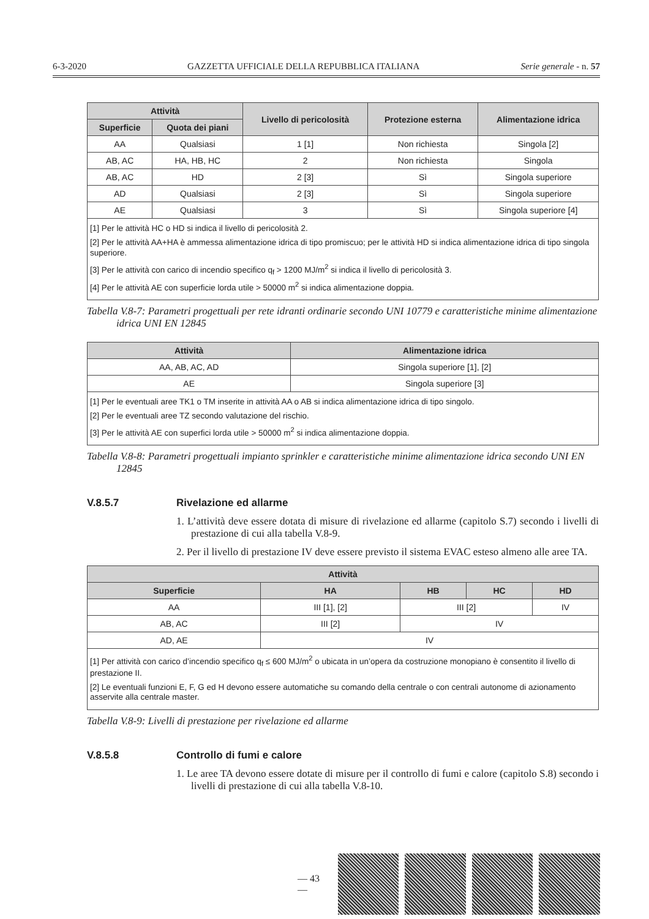6-3-2020 GAZZETTA UFFICIALE DELLA REPUBBLICA ITALIANA Serie generale - n. 57
| Attività | | Livello di pericolosità | Protezione esterna | Alimentazione idrica |
| --- | --- | --- | --- | --- |
| Superficie | Quota dei piani | | | |
| AA | Qualsiasi | 1 [1] | Non richiesta | Singola [2] |
| AB, AC | HA, HB, HC | 2 | Non richiesta | Singola |
| AB, AC | HD | 2 [3] | Sì | Singola superiore |
| AD | Qualsiasi | 2 [3] | Sì | Singola superiore |
| AE | Qualsiasi | 3 | Sì | Singola superiore [4] |
| [1] Per le attività HC o HD si indica il livello di pericolosità 2. [2] Per le attività AA+HA è ammessa alimentazione idrica di tipo promiscuo; per le attività HD si indica alimentazione idrica di tipo singola superiore. [3] Per le attività con carico di incendio specifico q<sub>f</sub> > 1200 MJ/m<sup>2</sup> si indica il livello di pericolosità 3. [4] Per le attività AE con superficie lorda utile > 50000 m<sup>2</sup> si indica alimentazione doppia. | | | | |
Tabella V.8-7: Parametri progettuali per rete idranti ordinarie secondo UNI 10779 e caratteristiche minime alimentazione idrica UNI EN 12845
| Attività | Alimentazione idrica |
| --- | --- |
| AA, AB, AC, AD | Singola superiore [1], [2] |
| AE | Singola superiore [3] |
| [1] Per le eventuali aree TK1 o TM inserite in attività AA o AB si indica alimentazione idrica di tipo singolo. [2] Per le eventuali aree TZ secondo valutazione del rischio. [3] Per le attività AE con superfici lorda utile > 50000 m<sup>2</sup> si indica alimentazione doppia. | |
Tabella V.8-8: Parametri progettuali impianto sprinkler e caratteristiche minime alimentazione idrica secondo UNI EN 12845
V.8.5.7 Rivelazione ed allarme
1. L’attività deve essere dotata di misure di rivelazione ed allarme (capitolo S.7) secondo i livelli di prestazione di cui alla tabella V.8-9.
2. Per il livello di prestazione IV deve essere previsto il sistema EVAC esteso almeno alle aree TA.
| Attività | | | | |
| --- | --- | --- | --- | --- |
| Superficie | HA | HB | HC | HD |
| AA | III [1], [2] | III [2] | | IV |
| AB, AC | III [2] | IV | | |
| AD, AE | IV | | | |
| [1] Per attività con carico d’incendio specifico q<sub>f</sub> ≤ 600 MJ/m<sup>2</sup> o ubicata in un’opera da costruzione monopiano è consentito il livello di prestazione II. [2] Le eventuali funzioni E, F, G ed H devono essere automatiche su comando della centrale o con centrali autonome di azionamento asservite alla centrale master. | | | | |
Tabella V.8-9: Livelli di prestazione per rivelazione ed allarme
V.8.5.8 Controllo di fumi e calore
1. Le aree TA devono essere dotate di misure per il controllo di fumi e calore (capitolo S.8) secondo i livelli di prestazione di cui alla tabella V.8-10.
— 43 —